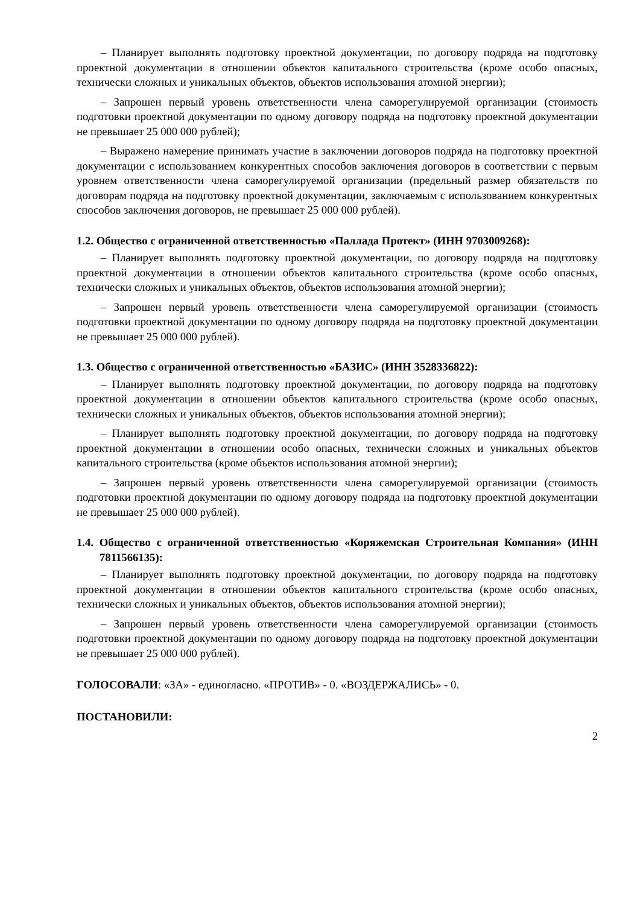– Планирует выполнять подготовку проектной документации, по договору подряда на подготовку проектной документации в отношении объектов капитального строительства (кроме особо опасных, технически сложных и уникальных объектов, объектов использования атомной энергии);
– Запрошен первый уровень ответственности члена саморегулируемой организации (стоимость подготовки проектной документации по одному договору подряда на подготовку проектной документации не превышает 25 000 000 рублей);
– Выражено намерение принимать участие в заключении договоров подряда на подготовку проектной документации с использованием конкурентных способов заключения договоров в соответствии с первым уровнем ответственности члена саморегулируемой организации (предельный размер обязательств по договорам подряда на подготовку проектной документации, заключаемым с использованием конкурентных способов заключения договоров, не превышает 25 000 000 рублей).
1.2. Общество с ограниченной ответственностью «Паллада Протект» (ИНН 9703009268):
– Планирует выполнять подготовку проектной документации, по договору подряда на подготовку проектной документации в отношении объектов капитального строительства (кроме особо опасных, технически сложных и уникальных объектов, объектов использования атомной энергии);
– Запрошен первый уровень ответственности члена саморегулируемой организации (стоимость подготовки проектной документации по одному договору подряда на подготовку проектной документации не превышает 25 000 000 рублей).
1.3. Общество с ограниченной ответственностью «БАЗИС» (ИНН 3528336822):
– Планирует выполнять подготовку проектной документации, по договору подряда на подготовку проектной документации в отношении объектов капитального строительства (кроме особо опасных, технически сложных и уникальных объектов, объектов использования атомной энергии);
– Планирует выполнять подготовку проектной документации, по договору подряда на подготовку проектной документации в отношении особо опасных, технически сложных и уникальных объектов капитального строительства (кроме объектов использования атомной энергии);
– Запрошен первый уровень ответственности члена саморегулируемой организации (стоимость подготовки проектной документации по одному договору подряда на подготовку проектной документации не превышает 25 000 000 рублей).
1.4. Общество с ограниченной ответственностью «Коряжемская Строительная Компания» (ИНН 7811566135):
– Планирует выполнять подготовку проектной документации, по договору подряда на подготовку проектной документации в отношении объектов капитального строительства (кроме особо опасных, технически сложных и уникальных объектов, объектов использования атомной энергии);
– Запрошен первый уровень ответственности члена саморегулируемой организации (стоимость подготовки проектной документации по одному договору подряда на подготовку проектной документации не превышает 25 000 000 рублей).
ГОЛОСОВАЛИ: «ЗА» - единогласно. «ПРОТИВ» - 0. «ВОЗДЕРЖАЛИСЬ» - 0.
ПОСТАНОВИЛИ:
2